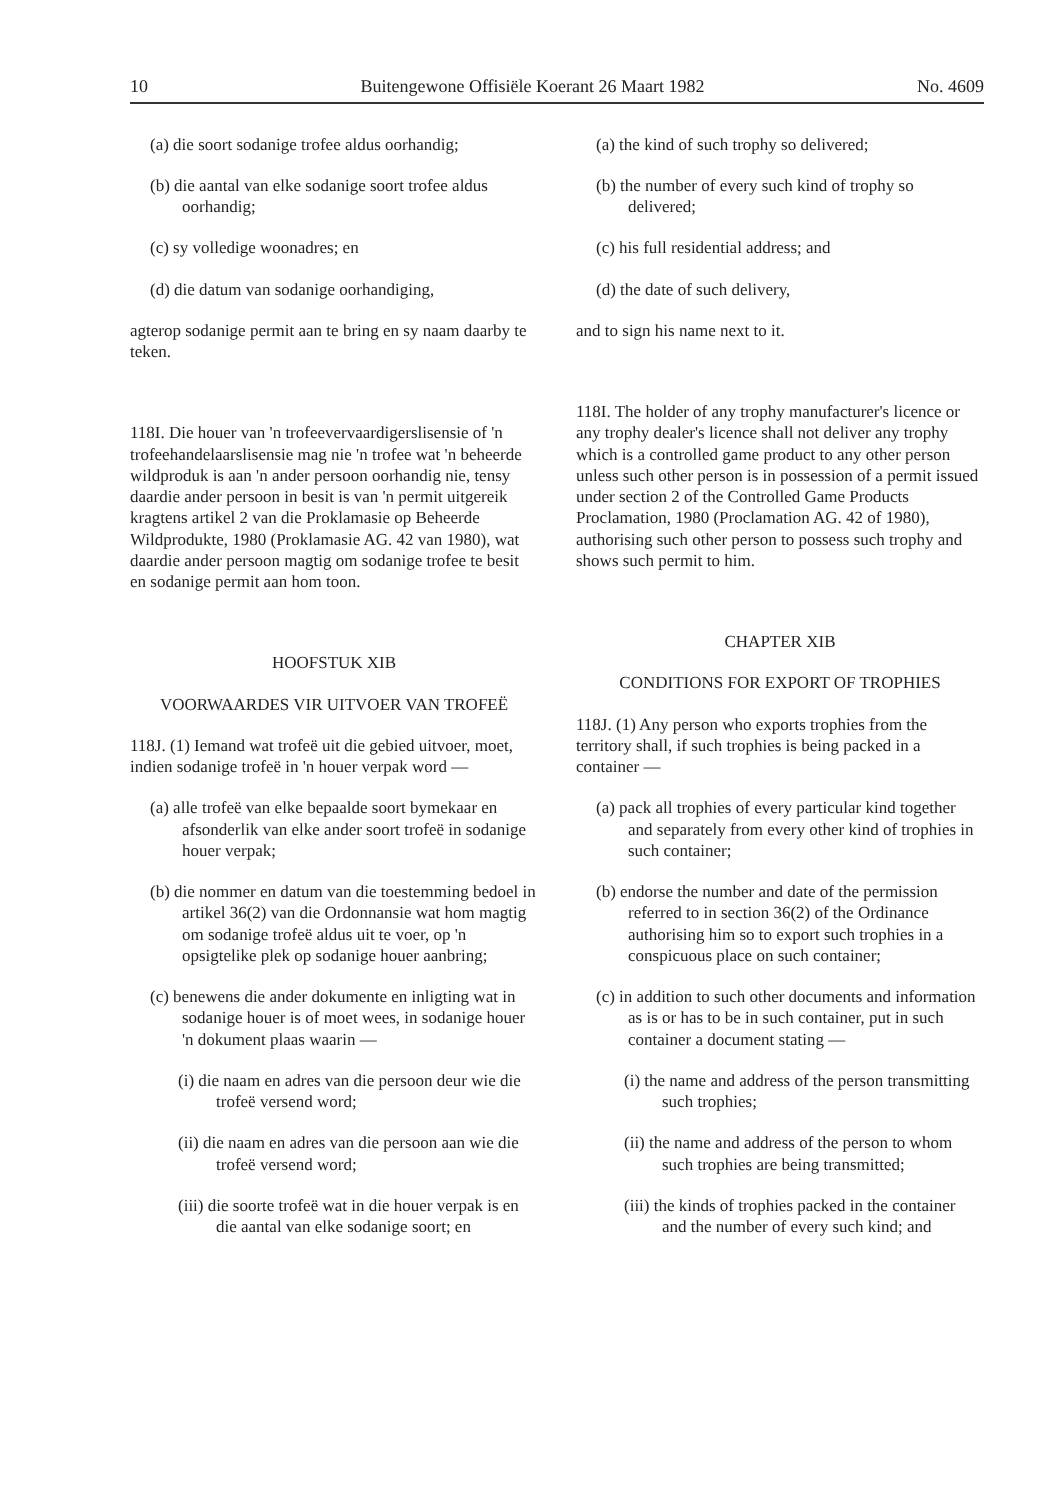10 Buitengewone Offisiële Koerant 26 Maart 1982 No. 4609
(a) die soort sodanige trofee aldus oorhandig;
(b) die aantal van elke sodanige soort trofee aldus oorhandig;
(c) sy volledige woonadres; en
(d) die datum van sodanige oorhandiging,
agterop sodanige permit aan te bring en sy naam daarby te teken.
118I. Die houer van 'n trofeevervaardigerslisensie of 'n trofeehandelaarslisensie mag nie 'n trofee wat 'n beheerde wildproduk is aan 'n ander persoon oorhandig nie, tensy daardie ander persoon in besit is van 'n permit uitgereik kragtens artikel 2 van die Proklamasie op Beheerde Wildprodukte, 1980 (Proklamasie AG. 42 van 1980), wat daardie ander persoon magtig om sodanige trofee te besit en sodanige permit aan hom toon.
HOOFSTUK XIB
VOORWAARDES VIR UITVOER VAN TROFEË
118J. (1) Iemand wat trofeë uit die gebied uitvoer, moet, indien sodanige trofeë in 'n houer verpak word —
(a) alle trofeë van elke bepaalde soort bymekaar en afsonderlik van elke ander soort trofeë in sodanige houer verpak;
(b) die nommer en datum van die toestemming bedoel in artikel 36(2) van die Ordonnansie wat hom magtig om sodanige trofeë aldus uit te voer, op 'n opsigtelike plek op sodanige houer aanbring;
(c) benewens die ander dokumente en inligting wat in sodanige houer is of moet wees, in sodanige houer 'n dokument plaas waarin —
(i) die naam en adres van die persoon deur wie die trofeë versend word;
(ii) die naam en adres van die persoon aan wie die trofeë versend word;
(iii) die soorte trofeë wat in die houer verpak is en die aantal van elke sodanige soort; en
(a) the kind of such trophy so delivered;
(b) the number of every such kind of trophy so delivered;
(c) his full residential address; and
(d) the date of such delivery,
and to sign his name next to it.
118I. The holder of any trophy manufacturer's licence or any trophy dealer's licence shall not deliver any trophy which is a controlled game product to any other person unless such other person is in possession of a permit issued under section 2 of the Controlled Game Products Proclamation, 1980 (Proclamation AG. 42 of 1980), authorising such other person to possess such trophy and shows such permit to him.
CHAPTER XIB
CONDITIONS FOR EXPORT OF TROPHIES
118J. (1) Any person who exports trophies from the territory shall, if such trophies is being packed in a container —
(a) pack all trophies of every particular kind together and separately from every other kind of trophies in such container;
(b) endorse the number and date of the permission referred to in section 36(2) of the Ordinance authorising him so to export such trophies in a conspicuous place on such container;
(c) in addition to such other documents and information as is or has to be in such container, put in such container a document stating —
(i) the name and address of the person transmitting such trophies;
(ii) the name and address of the person to whom such trophies are being transmitted;
(iii) the kinds of trophies packed in the container and the number of every such kind; and